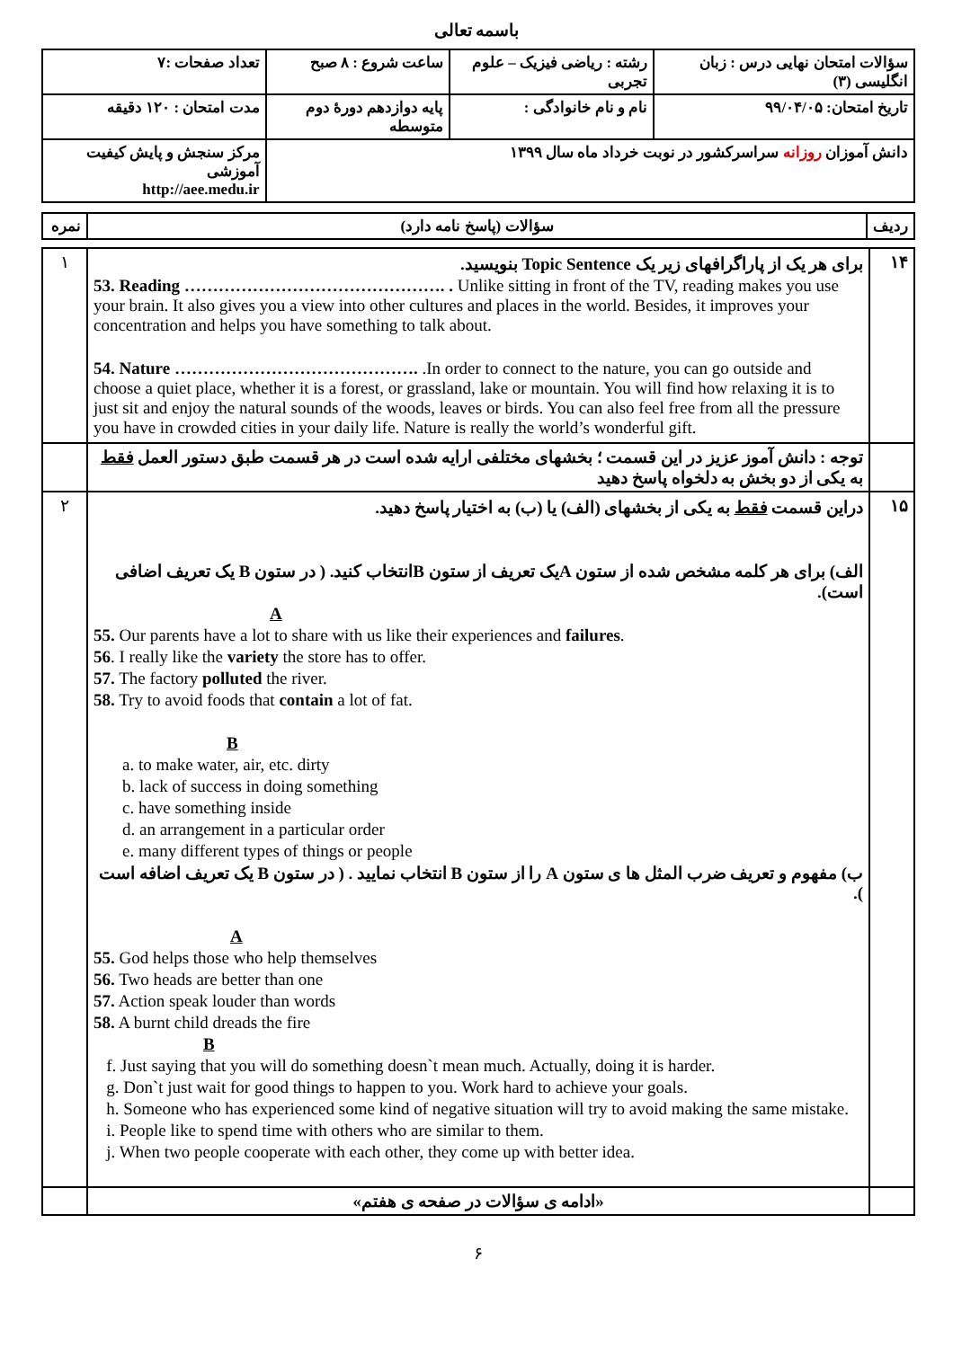باسمه تعالی
| سؤالات امتحان نهایی درس : زبان انگلیسی (۳) | رشته : ریاضی فیزیک – علوم تجربی | ساعت شروع : ۸ صبح | تعداد صفحات :۷ |
| تاریخ امتحان: ۹۹/۰۴/۰۵ | نام و نام خانوادگی : | پایه دوازدهم دورهٔ دوم متوسطه | مدت امتحان : ۱۲۰ دقیقه |
| دانش آموزان روزانه سراسرکشور در نوبت خرداد ماه سال ۱۳۹۹ | | | مرکز سنجش و پایش کیفیت آموزشی http://aee.medu.ir |
| ردیف | سؤالات (پاسخ نامه دارد) | نمره |
| ۱۴ | برای هر یک از پاراگرافهای زیر یک Topic Sentence بنویسید. 53. Reading ………………………………………. . Unlike sitting in front of the TV, reading makes you use your brain. It also gives you a view into other cultures and places in the world. Besides, it improves your concentration and helps you have something to talk about. 54. Nature ……………………………………. .In order to connect to the nature, you can go outside and choose a quiet place, whether it is a forest, or grassland, lake or mountain. You will find how relaxing it is to just sit and enjoy the natural sounds of the woods, leaves or birds. You can also feel free from all the pressure you have in crowded cities in your daily life. Nature is really the world’s wonderful gift. | ۱ |
| | توجه : دانش آموز عزیز در این قسمت ؛ بخشهای مختلفی ارایه شده است در هر قسمت طبق دستور العمل فقط به یکی از دو بخش به دلخواه پاسخ دهید | |
| ۱۵ | دراین قسمت فقط به یکی از بخشهای (الف) یا (ب) به اختیار پاسخ دهید. الف) برای هر کلمه مشخص شده از ستون Aیک تعریف از ستون Bانتخاب کنید. ( در ستون B یک تعریف اضافی است). A 55. Our parents have a lot to share with us like their experiences and failures . 56 . I really like the variety the store has to offer. 57. The factory polluted the river. 58. Try to avoid foods that contain a lot of fat. B a. to make water, air, etc. dirty b. lack of success in doing something c. have something inside d. an arrangement in a particular order e. many different types of things or people ب) مفهوم و تعریف ضرب المثل ها ی ستون A را از ستون B انتخاب نمایید . ( در ستون B یک تعریف اضافه است ). A 55. God helps those who help themselves 56. Two heads are better than one 57. Action speak louder than words 58. A burnt child dreads the fire B f. Just saying that you will do something doesn`t mean much. Actually, doing it is harder. g. Don`t just wait for good things to happen to you. Work hard to achieve your goals. h. Someone who has experienced some kind of negative situation will try to avoid making the same mistake. i. People like to spend time with others who are similar to them. j. When two people cooperate with each other, they come up with better idea. | ۲ |
| | «ادامه ی سؤالات در صفحه ی هفتم» | |
۶